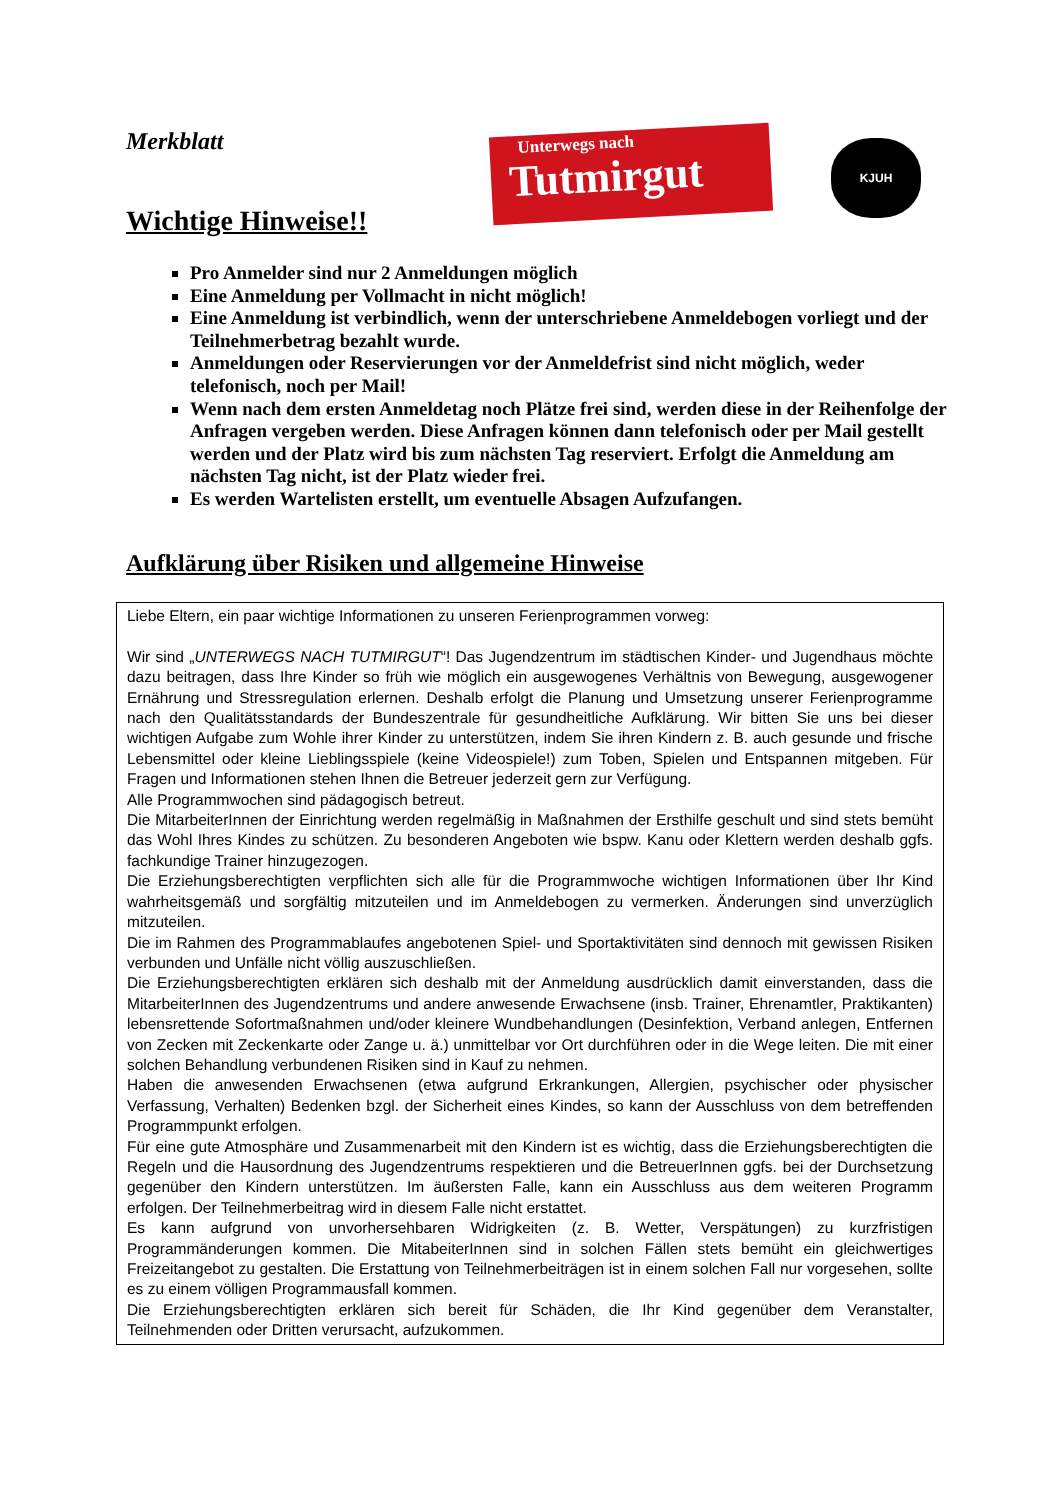Merkblatt
Unterwegs nach
Tutmirgut
KJUH
Wichtige Hinweise!!
Pro Anmelder sind nur 2 Anmeldungen möglich
Eine Anmeldung per Vollmacht in nicht möglich!
Eine Anmeldung ist verbindlich, wenn der unterschriebene Anmeldebogen vorliegt und der Teilnehmerbetrag bezahlt wurde.
Anmeldungen oder Reservierungen vor der Anmeldefrist sind nicht möglich, weder telefonisch, noch per Mail!
Wenn nach dem ersten Anmeldetag noch Plätze frei sind, werden diese in der Reihenfolge der Anfragen vergeben werden. Diese Anfragen können dann telefonisch oder per Mail gestellt werden und der Platz wird bis zum nächsten Tag reserviert. Erfolgt die Anmeldung am nächsten Tag nicht, ist der Platz wieder frei.
Es werden Wartelisten erstellt, um eventuelle Absagen Aufzufangen.
Aufklärung über Risiken und allgemeine Hinweise
Liebe Eltern, ein paar wichtige Informationen zu unseren Ferienprogrammen vorweg:
Wir sind „UNTERWEGS NACH TUTMIRGUT“! Das Jugendzentrum im städtischen Kinder- und Jugendhaus möchte dazu beitragen, dass Ihre Kinder so früh wie möglich ein ausgewogenes Verhältnis von Bewegung, ausgewogener Ernährung und Stressregulation erlernen. Deshalb erfolgt die Planung und Umsetzung unserer Ferienprogramme nach den Qualitätsstandards der Bundeszentrale für gesundheitliche Aufklärung. Wir bitten Sie uns bei dieser wichtigen Aufgabe zum Wohle ihrer Kinder zu unterstützen, indem Sie ihren Kindern z. B. auch gesunde und frische Lebensmittel oder kleine Lieblingsspiele (keine Videospiele!) zum Toben, Spielen und Entspannen mitgeben. Für Fragen und Informationen stehen Ihnen die Betreuer jederzeit gern zur Verfügung.
Alle Programmwochen sind pädagogisch betreut.
Die MitarbeiterInnen der Einrichtung werden regelmäßig in Maßnahmen der Ersthilfe geschult und sind stets bemüht das Wohl Ihres Kindes zu schützen. Zu besonderen Angeboten wie bspw. Kanu oder Klettern werden deshalb ggfs. fachkundige Trainer hinzugezogen.
Die Erziehungsberechtigten verpflichten sich alle für die Programmwoche wichtigen Informationen über Ihr Kind wahrheitsgemäß und sorgfältig mitzuteilen und im Anmeldebogen zu vermerken. Änderungen sind unverzüglich mitzuteilen.
Die im Rahmen des Programmablaufes angebotenen Spiel- und Sportaktivitäten sind dennoch mit gewissen Risiken verbunden und Unfälle nicht völlig auszuschließen.
Die Erziehungsberechtigten erklären sich deshalb mit der Anmeldung ausdrücklich damit einverstanden, dass die MitarbeiterInnen des Jugendzentrums und andere anwesende Erwachsene (insb. Trainer, Ehrenamtler, Praktikanten) lebensrettende Sofortmaßnahmen und/oder kleinere Wundbehandlungen (Desinfektion, Verband anlegen, Entfernen von Zecken mit Zeckenkarte oder Zange u. ä.) unmittelbar vor Ort durchführen oder in die Wege leiten. Die mit einer solchen Behandlung verbundenen Risiken sind in Kauf zu nehmen.
Haben die anwesenden Erwachsenen (etwa aufgrund Erkrankungen, Allergien, psychischer oder physischer Verfassung, Verhalten) Bedenken bzgl. der Sicherheit eines Kindes, so kann der Ausschluss von dem betreffenden Programmpunkt erfolgen.
Für eine gute Atmosphäre und Zusammenarbeit mit den Kindern ist es wichtig, dass die Erziehungsberechtigten die Regeln und die Hausordnung des Jugendzentrums respektieren und die BetreuerInnen ggfs. bei der Durchsetzung gegenüber den Kindern unterstützen. Im äußersten Falle, kann ein Ausschluss aus dem weiteren Programm erfolgen. Der Teilnehmerbeitrag wird in diesem Falle nicht erstattet.
Es kann aufgrund von unvorhersehbaren Widrigkeiten (z. B. Wetter, Verspätungen) zu kurzfristigen Programmänderungen kommen. Die MitabeiterInnen sind in solchen Fällen stets bemüht ein gleichwertiges Freizeitangebot zu gestalten. Die Erstattung von Teilnehmerbeiträgen ist in einem solchen Fall nur vorgesehen, sollte es zu einem völligen Programmausfall kommen.
Die Erziehungsberechtigten erklären sich bereit für Schäden, die Ihr Kind gegenüber dem Veranstalter, Teilnehmenden oder Dritten verursacht, aufzukommen.